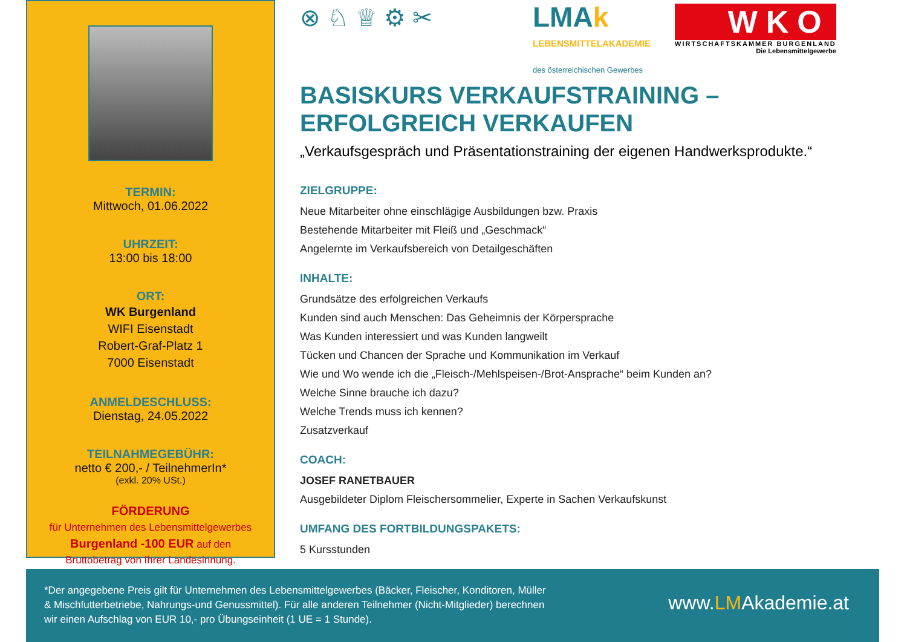TERMIN:
Mittwoch, 01.06.2022
UHRZEIT:
13:00 bis 18:00
ORT:
WK Burgenland
WIFI Eisenstadt
Robert-Graf-Platz 1
7000 Eisenstadt
ANMELDESCHLUSS:
Dienstag, 24.05.2022
TEILNAHMEGEBÜHR:
netto € 200,- / TeilnehmerIn*
(exkl. 20% USt.)
FÖRDERUNG
für Unternehmen des Lebensmittelgewerbes
Burgenland -100 EUR auf den
Bruttobetrag von Ihrer Landesinnung.
⊗ ♘ ♕ ⚙ ✂
LMAk
LEBENSMITTELAKADEMIE
des österreichischen Gewerbes
WKO
WIRTSCHAFTSKAMMER BURGENLAND
Die Lebensmittelgewerbe
BASISKURS VERKAUFSTRAINING –
ERFOLGREICH VERKAUFEN
„Verkaufsgespräch und Präsentationstraining der eigenen Handwerksprodukte.“
ZIELGRUPPE:
Neue Mitarbeiter ohne einschlägige Ausbildungen bzw. Praxis
Bestehende Mitarbeiter mit Fleiß und „Geschmack“
Angelernte im Verkaufsbereich von Detailgeschäften
INHALTE:
Grundsätze des erfolgreichen Verkaufs
Kunden sind auch Menschen: Das Geheimnis der Körpersprache
Was Kunden interessiert und was Kunden langweilt
Tücken und Chancen der Sprache und Kommunikation im Verkauf
Wie und Wo wende ich die „Fleisch-/Mehlspeisen-/Brot-Ansprache“ beim Kunden an?
Welche Sinne brauche ich dazu?
Welche Trends muss ich kennen?
Zusatzverkauf
COACH:
JOSEF RANETBAUER
Ausgebildeter Diplom Fleischersommelier, Experte in Sachen Verkaufskunst
UMFANG DES FORTBILDUNGSPAKETS:
5 Kursstunden
*Der angegebene Preis gilt für Unternehmen des Lebensmittelgewerbes (Bäcker, Fleischer, Konditoren, Müller & Mischfutterbetriebe, Nahrungs-und Genussmittel). Für alle anderen Teilnehmer (Nicht-Mitglieder) berechnen wir einen Aufschlag von EUR 10,- pro Übungseinheit (1 UE = 1 Stunde).
www.LMAkademie.at